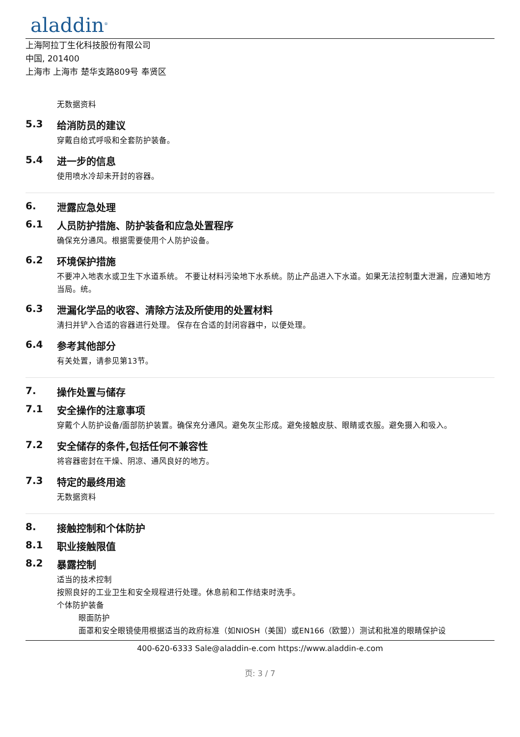aladdin<sup>®</sup>
上海阿拉丁生化科技股份有限公司
中国, 201400
上海市 上海市 楚华支路809号 奉贤区
无数据资料
5.3 给消防员的建议
穿戴自给式呼吸和全套防护装备。
5.4 进一步的信息
使用喷水冷却未开封的容器。
6. 泄露应急处理
6.1 人员防护措施、防护装备和应急处置程序
确保充分通风。根据需要使用个人防护设备。
6.2 环境保护措施
不要冲入地表水或卫生下水道系统。 不要让材料污染地下水系统。防止产品进入下水道。如果无法控制重大泄漏，应通知地方当局。统。
6.3 泄漏化学品的收容、清除方法及所使用的处置材料
清扫并铲入合适的容器进行处理。 保存在合适的封闭容器中，以便处理。
6.4 参考其他部分
有关处置，请参见第13节。
7. 操作处置与储存
7.1 安全操作的注意事项
穿戴个人防护设备/面部防护装置。确保充分通风。避免灰尘形成。避免接触皮肤、眼睛或衣服。避免摄入和吸入。
7.2 安全储存的条件,包括任何不兼容性
将容器密封在干燥、阴凉、通风良好的地方。
7.3 特定的最终用途
无数据资料
8. 接触控制和个体防护
8.1 职业接触限值
8.2 暴露控制
适当的技术控制
按照良好的工业卫生和安全规程进行处理。休息前和工作结束时洗手。
个体防护装备
眼面防护
面罩和安全眼镜使用根据适当的政府标准（如NIOSH（美国）或EN166（欧盟））测试和批准的眼睛保护设
400-620-6333 Sale@aladdin-e.com https://www.aladdin-e.com
页: 3 / 7